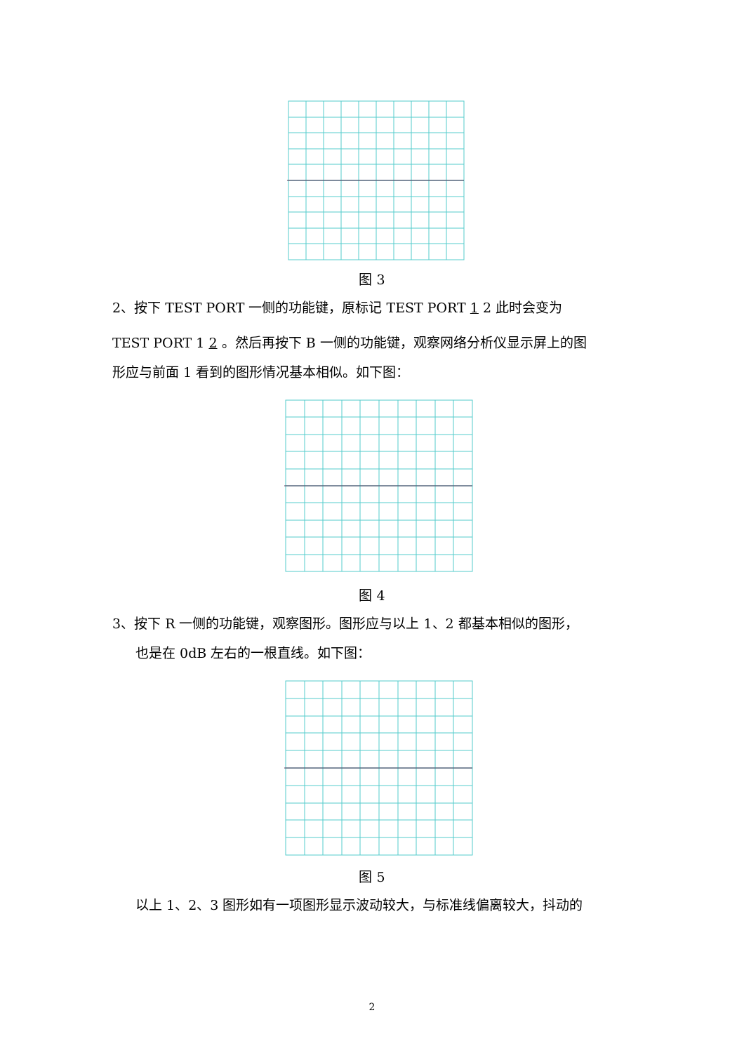图 3
2、按下 TEST PORT 一侧的功能键，原标记 TEST PORT 1 2 此时会变为
TEST PORT 1 2 。然后再按下 B 一侧的功能键，观察网络分析仪显示屏上的图
形应与前面 1 看到的图形情况基本相似。如下图：
图 4
3、按下 R 一侧的功能键，观察图形。图形应与以上 1、2 都基本相似的图形，
也是在 0dB 左右的一根直线。如下图：
图 5
以上 1、2、3 图形如有一项图形显示波动较大，与标准线偏离较大，抖动的
2